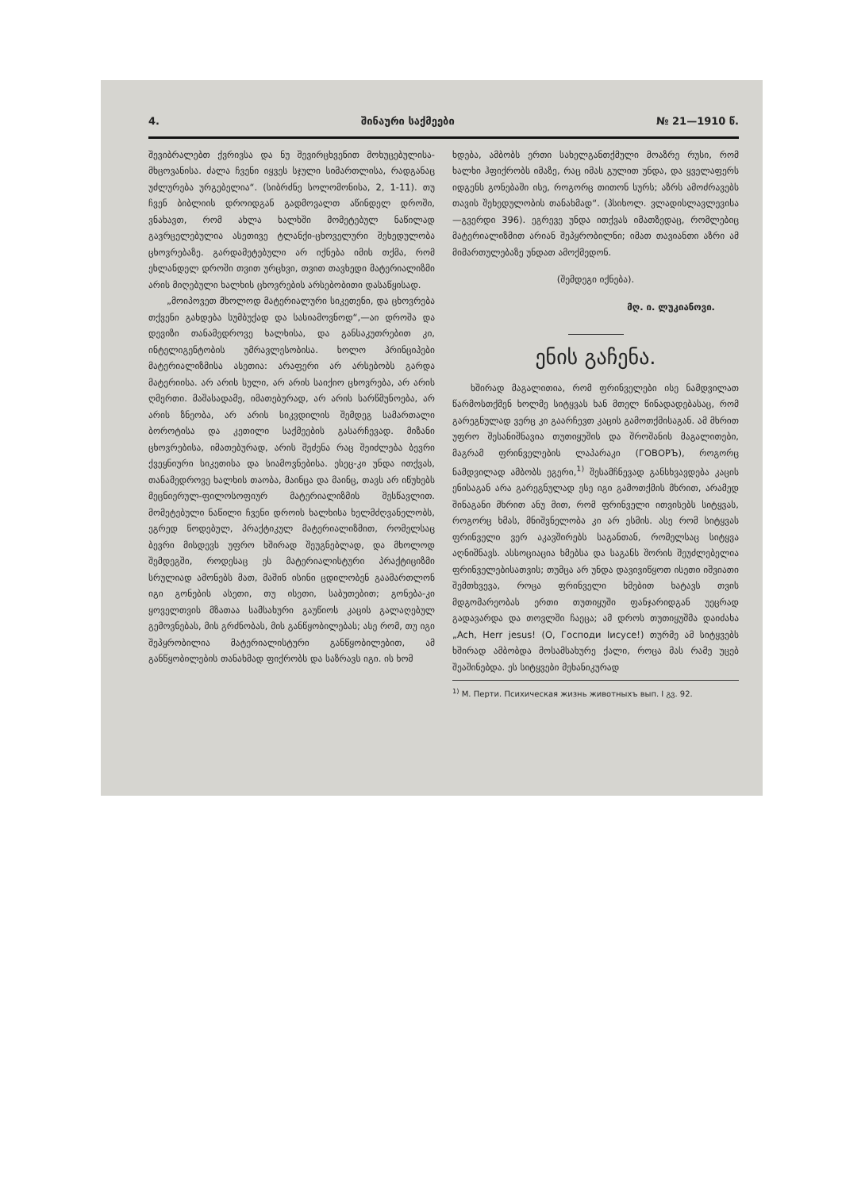4. შინაური საქმეები № 21—1910 წ.
შევიბრალებთ ქვრივსა და ნუ შევირცხვენით მოხუცებულისა-მხცოვანისა. ძალა ჩვენი იყვეს სჯული სიმართლისა, რადგანაც უძლურება ურგებელია“. (სიბრძნე სოლომონისა, 2, 1-11). თუ ჩვენ ბიბლიის დროიდგან გადმოვალთ აწინდელ დროში, ვნახავთ, რომ ახლა ხალხში მომეტებულ ნაწილად გავრცელებულია ასეთივე ტლანქი-ცხოველური შეხედულობა ცხოვრებაზე. გარდამეტებული არ იქნება იმის თქმა, რომ ეხლანდელ დროში თვით ურცხვი, თვით თავხედი მატერიალიზმი არის მიღებული ხალხის ცხოვრების არსებობითი დასაწყისად.
„მოიპოვეთ მხოლოდ მატერიალური სიკეთენი, და ცხოვრება თქვენი გახდება სუმბუქად და სასიამოვნოდ“,—აი დროშა და დევიზი თანამედროვე ხალხისა, და განსაკუთრებით კი, ინტელიგენტობის უმრავლესობისა. ხოლო პრინციპები მატერიალიზმისა ასეთია: არაფერი არ არსებობს გარდა მატერიისა. არ არის სული, არ არის საიქიო ცხოვრება, არ არის ღმერთი. მაშასადამე, იმათებურად, არ არის სარწმუნოება, არ არის ზნეობა, არ არის სიკვდილის შემდეგ სამართალი ბოროტისა და კეთილი საქმეების გასარჩევად. მიზანი ცხოვრებისა, იმათებურად, არის შეძენა რაც შეიძლება ბევრი ქვეყნიური სიკეთისა და სიამოვნებისა. ესეც-კი უნდა ითქვას, თანამედროვე ხალხის თაობა, მაინცა და მაინც, თავს არ იწუხებს მეცნიერულ-ფილოსოფიურ მატერიალიზმის შესწავლით. მომეტებული ნაწილი ჩვენი დროის ხალხისა ხელმძღვანელობს, ეგრედ წოდებულ, პრაქტიკულ მატერიალიზმით, რომელსაც ბევრი მისდევს უფრო ხშირად შეუგნებლად, და მხოლოდ შემდეგში, როდესაც ეს მატერიალისტური პრაქტიციზმი სრულიად ამონებს მათ, მაშინ ისინი ცდილობენ გაამართლონ იგი გონების ასეთი, თუ ისეთი, საბუთებით; გონება-კი ყოველთვის მზათაა სამსახური გაუწიოს კაცის გალაღებულ გემოვნებას, მის გრძნობას, მის განწყობილებას; ასე რომ, თუ იგი შეპყრობილია მატერიალისტური განწყობილებით, ამ განწყობილების თანახმად ფიქრობს და საზრავს იგი. ის ხომ
ხდება, ამბობს ერთი სახელგანთქმული მოაზრე რუსი, რომ ხალხი ჰფიქრობს იმაზე, რაც იმას გულით უნდა, და ყველაფერს იდგენს გონებაში ისე, როგორც თითონ სურს; აზრს ამოძრავებს თავის შეხედულობის თანახმად“. (პსიხოლ. ვლადისლავლევისა—გვერდი 396). ეგრევე უნდა ითქვას იმათზედაც, რომლებიც მატერიალიზმით არიან შეპყრობილნი; იმათ თავიანთი აზრი ამ მიმართულებაზე უნდათ ამოქმედონ.
(შემდეგი იქნება).
მღ. ი. ლუკიანოვი.
ენის გაჩენა.
ხშირად მაგალითია, რომ ფრინველები ისე ნამდვილათ წარმოსთქმენ ხოლმე სიტყვას ხან მთელ წინადადებასაც, რომ გარეგნულად ვერც კი გაარჩევთ კაცის გამოთქმისაგან. ამ მხრით უფრო შესანიშნავია თუთიყუშის და შროშანის მაგალითები, მაგრამ ფრინველების ლაპარაკი (ГОВОРЪ), როგორც ნამდვილად ამბობს ეგერი,<sup>1)</sup> შესამჩნევად განსხვავდება კაცის ენისაგან არა გარეგნულად ესე იგი გამოთქმის მხრით, არამედ შინაგანი მხრით ანუ მით, რომ ფრინველი ითვისებს სიტყვას, როგორც ხმას, მნიშვნელობა კი არ ესმის. ასე რომ სიტყვას ფრინველი ვერ აკავშირებს საგანთან, რომელსაც სიტყვა აღნიშნავს. ასსოციაცია ხმებსა და საგანს შორის შეუძლებელია ფრინველებისათვის; თუმცა არ უნდა დავივიწყოთ ისეთი იშვიათი შემთხვევა, როცა ფრინველი ხმებით ხატავს თვის მდგომარეობას ერთი თუთიყუში ფანჯარიდგან უეცრად გადავარდა და თოვლში ჩაეცა; ამ დროს თუთიყუშმა დაიძახა „Ach, Herr jesus! (О, Господи Iисусе!) თურმე ამ სიტყვებს ხშირად ამბობდა მოსამსახურე ქალი, როცა მას რამე უცებ შეაშინებდა. ეს სიტყვები მეხანიკურად
<sup>1)</sup> М. Перти. Психическая жизнь животныхъ вып. I გვ. 92.